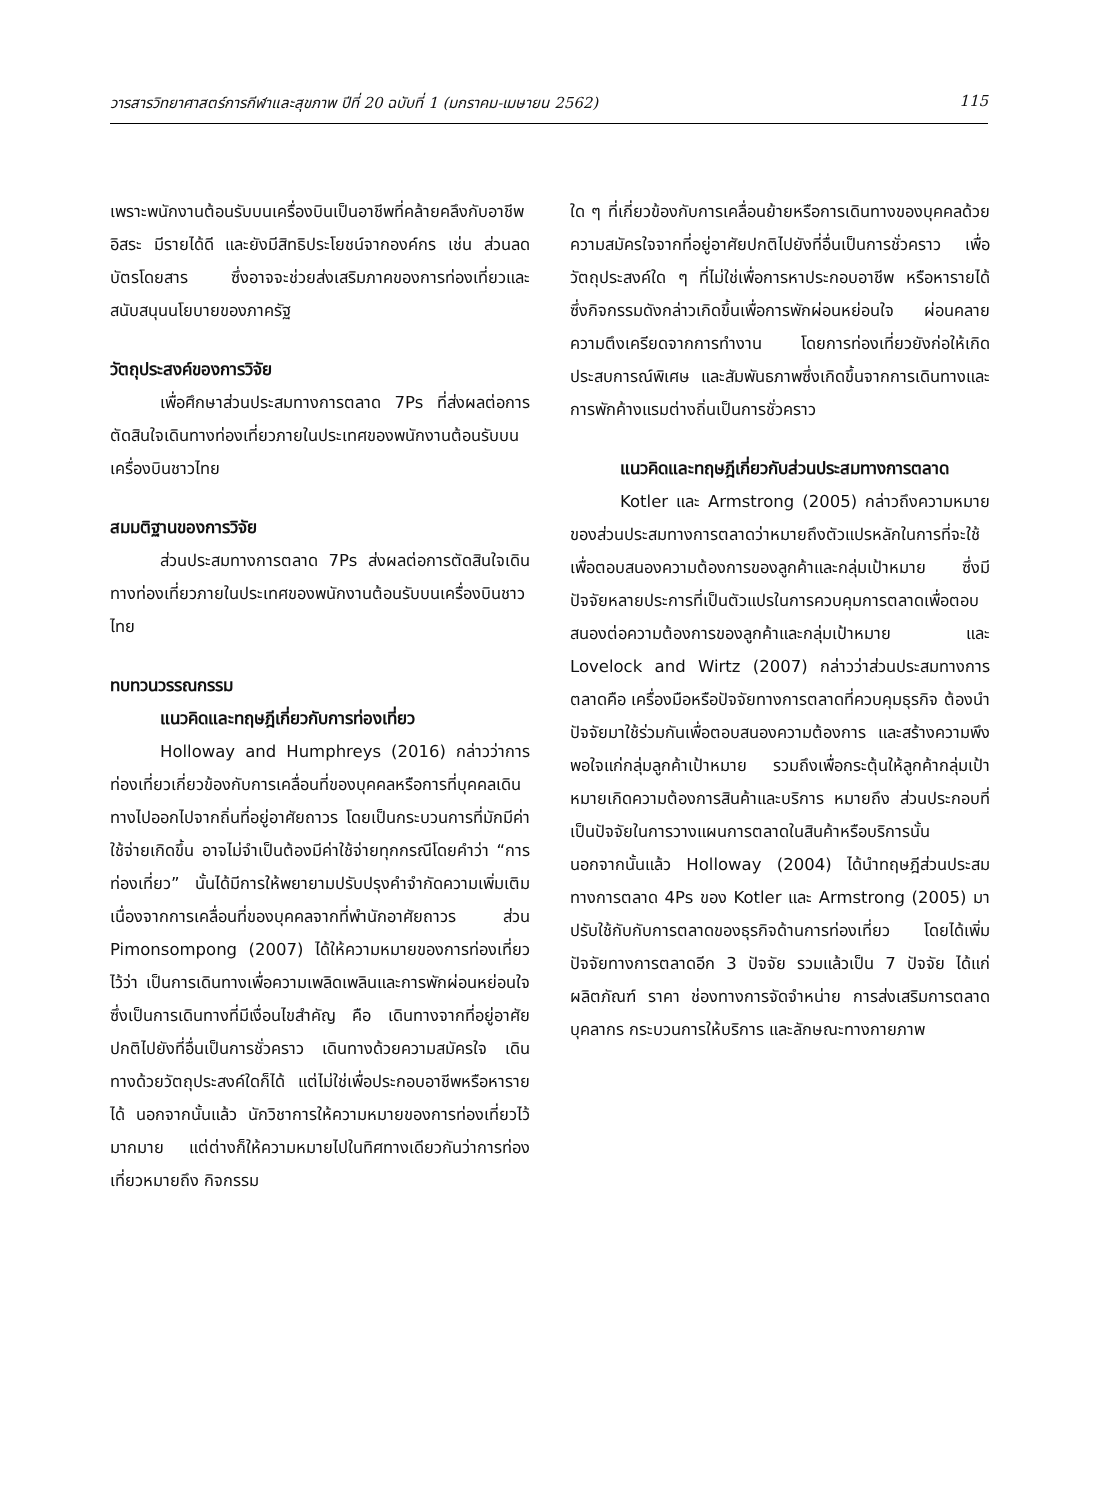วารสารวิทยาศาสตร์การกีฬาและสุขภาพ ปีที่ 20 ฉบับที่ 1 (มกราคม-เมษายน 2562) 115
เพราะพนักงานต้อนรับบนเครื่องบินเป็นอาชีพที่คล้ายคลึงกับอาชีพอิสระ มีรายได้ดี และยังมีสิทธิประโยชน์จากองค์กร เช่น ส่วนลดบัตรโดยสาร ซึ่งอาจจะช่วยส่งเสริมภาคของการท่องเที่ยวและสนับสนุนนโยบายของภาครัฐ
วัตถุประสงค์ของการวิจัย
เพื่อศึกษาส่วนประสมทางการตลาด 7Ps ที่ส่งผลต่อการตัดสินใจเดินทางท่องเที่ยวภายในประเทศของพนักงานต้อนรับบนเครื่องบินชาวไทย
สมมติฐานของการวิจัย
ส่วนประสมทางการตลาด 7Ps ส่งผลต่อการตัดสินใจเดินทางท่องเที่ยวภายในประเทศของพนักงานต้อนรับบนเครื่องบินชาวไทย
ทบทวนวรรณกรรม
แนวคิดและทฤษฎีเกี่ยวกับการท่องเที่ยว
Holloway and Humphreys (2016) กล่าวว่าการท่องเที่ยวเกี่ยวข้องกับการเคลื่อนที่ของบุคคลหรือการที่บุคคลเดินทางไปออกไปจากถิ่นที่อยู่อาศัยถาวร โดยเป็นกระบวนการที่มักมีค่าใช้จ่ายเกิดขึ้น อาจไม่จำเป็นต้องมีค่าใช้จ่ายทุกกรณีโดยคำว่า “การท่องเที่ยว” นั้นได้มีการให้พยายามปรับปรุงคำจำกัดความเพิ่มเติม เนื่องจากการเคลื่อนที่ของบุคคลจากที่พำนักอาศัยถาวร ส่วน Pimonsompong (2007) ได้ให้ความหมายของการท่องเที่ยวไว้ว่า เป็นการเดินทางเพื่อความเพลิดเพลินและการพักผ่อนหย่อนใจ ซึ่งเป็นการเดินทางที่มีเงื่อนไขสำคัญ คือ เดินทางจากที่อยู่อาศัยปกติไปยังที่อื่นเป็นการชั่วคราว เดินทางด้วยความสมัครใจ เดินทางด้วยวัตถุประสงค์ใดก็ได้ แต่ไม่ใช่เพื่อประกอบอาชีพหรือหารายได้ นอกจากนั้นแล้ว นักวิชาการให้ความหมายของการท่องเที่ยวไว้มากมาย แต่ต่างก็ให้ความหมายไปในทิศทางเดียวกันว่าการท่องเที่ยวหมายถึง กิจกรรม
ใด ๆ ที่เกี่ยวข้องกับการเคลื่อนย้ายหรือการเดินทางของบุคคลด้วยความสมัครใจจากที่อยู่อาศัยปกติไปยังที่อื่นเป็นการชั่วคราว เพื่อวัตถุประสงค์ใด ๆ ที่ไม่ใช่เพื่อการหาประกอบอาชีพ หรือหารายได้ ซึ่งกิจกรรมดังกล่าวเกิดขึ้นเพื่อการพักผ่อนหย่อนใจ ผ่อนคลายความตึงเครียดจากการทำงาน โดยการท่องเที่ยวยังก่อให้เกิดประสบการณ์พิเศษ และสัมพันธภาพซึ่งเกิดขึ้นจากการเดินทางและการพักค้างแรมต่างถิ่นเป็นการชั่วคราว
แนวคิดและทฤษฎีเกี่ยวกับส่วนประสมทางการตลาด
Kotler และ Armstrong (2005) กล่าวถึงความหมายของส่วนประสมทางการตลาดว่าหมายถึงตัวแปรหลักในการที่จะใช้เพื่อตอบสนองความต้องการของลูกค้าและกลุ่มเป้าหมาย ซึ่งมีปัจจัยหลายประการที่เป็นตัวแปรในการควบคุมการตลาดเพื่อตอบสนองต่อความต้องการของลูกค้าและกลุ่มเป้าหมาย และ Lovelock and Wirtz (2007) กล่าวว่าส่วนประสมทางการตลาดคือ เครื่องมือหรือปัจจัยทางการตลาดที่ควบคุมธุรกิจ ต้องนำปัจจัยมาใช้ร่วมกันเพื่อตอบสนองความต้องการ และสร้างความพึงพอใจแก่กลุ่มลูกค้าเป้าหมาย รวมถึงเพื่อกระตุ้นให้ลูกค้ากลุ่มเป้าหมายเกิดความต้องการสินค้าและบริการ หมายถึง ส่วนประกอบที่เป็นปัจจัยในการวางแผนการตลาดในสินค้าหรือบริการนั้น นอกจากนั้นแล้ว Holloway (2004) ได้นำทฤษฎีส่วนประสมทางการตลาด 4Ps ของ Kotler และ Armstrong (2005) มาปรับใช้กับกับการตลาดของธุรกิจด้านการท่องเที่ยว โดยได้เพิ่มปัจจัยทางการตลาดอีก 3 ปัจจัย รวมแล้วเป็น 7 ปัจจัย ได้แก่ ผลิตภัณฑ์ ราคา ช่องทางการจัดจำหน่าย การส่งเสริมการตลาด บุคลากร กระบวนการให้บริการ และลักษณะทางกายภาพ